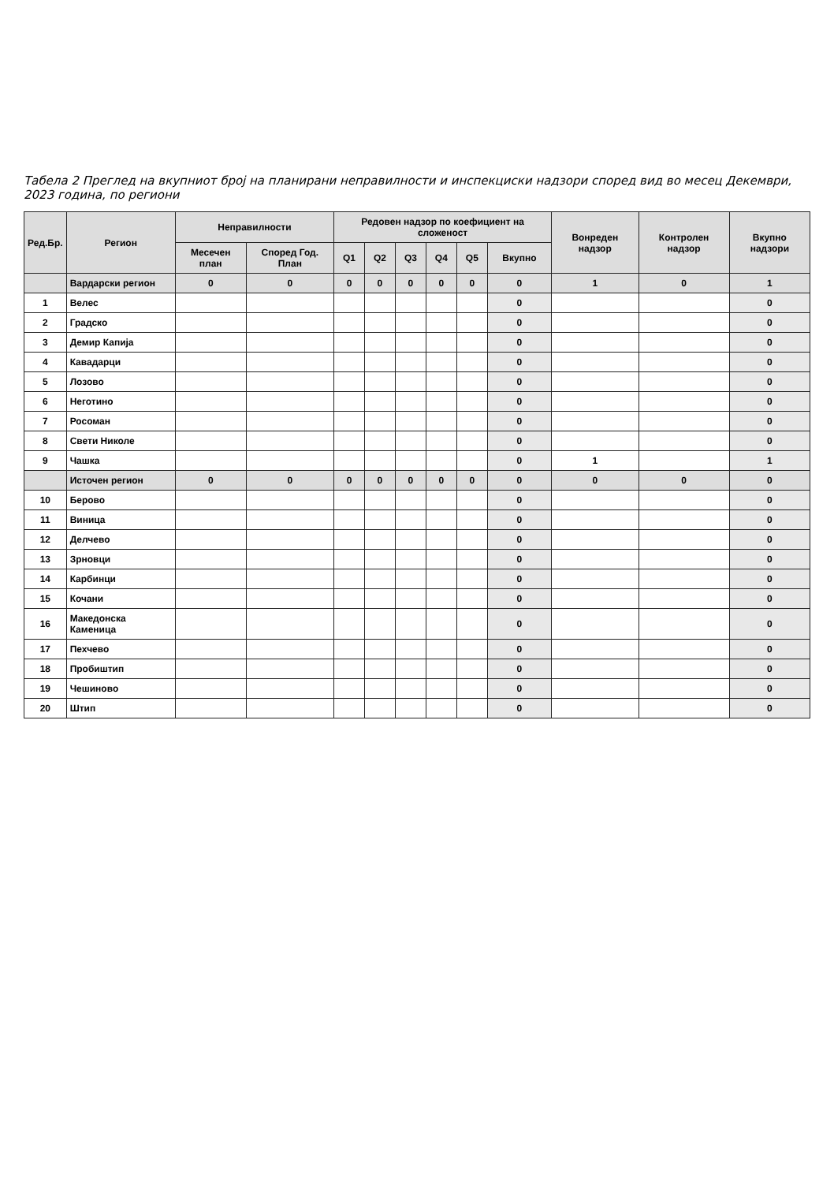Табела 2 Преглед на вкупниот број на планирани неправилности и инспекциски надзори според вид во месец Декември, 2023 година, по региони
| Ред.Бр. | Регион | Неправилности | | Редовен надзор по коефициент на сложеност | | | | | | Вонреден надзор | Контролен надзор | Вкупно надзори |
| --- | --- | --- | --- | --- | --- | --- | --- | --- | --- | --- | --- | --- |
| | | Месечен план | Според Год. План | Q1 | Q2 | Q3 | Q4 | Q5 | Вкупно | | | |
| | Вардарски регион | 0 | 0 | 0 | 0 | 0 | 0 | 0 | 0 | 1 | 0 | 1 |
| 1 | Велес | | | | | | | | 0 | | | 0 |
| 2 | Градско | | | | | | | | 0 | | | 0 |
| 3 | Демир Капија | | | | | | | | 0 | | | 0 |
| 4 | Кавадарци | | | | | | | | 0 | | | 0 |
| 5 | Лозово | | | | | | | | 0 | | | 0 |
| 6 | Неготино | | | | | | | | 0 | | | 0 |
| 7 | Росоман | | | | | | | | 0 | | | 0 |
| 8 | Свети Николе | | | | | | | | 0 | | | 0 |
| 9 | Чашка | | | | | | | | 0 | 1 | | 1 |
| | Источен регион | 0 | 0 | 0 | 0 | 0 | 0 | 0 | 0 | 0 | 0 | 0 |
| 10 | Берово | | | | | | | | 0 | | | 0 |
| 11 | Виница | | | | | | | | 0 | | | 0 |
| 12 | Делчево | | | | | | | | 0 | | | 0 |
| 13 | Зрновци | | | | | | | | 0 | | | 0 |
| 14 | Карбинци | | | | | | | | 0 | | | 0 |
| 15 | Кочани | | | | | | | | 0 | | | 0 |
| 16 | Македонска Каменица | | | | | | | | 0 | | | 0 |
| 17 | Пехчево | | | | | | | | 0 | | | 0 |
| 18 | Пробиштип | | | | | | | | 0 | | | 0 |
| 19 | Чешиново | | | | | | | | 0 | | | 0 |
| 20 | Штип | | | | | | | | 0 | | | 0 |